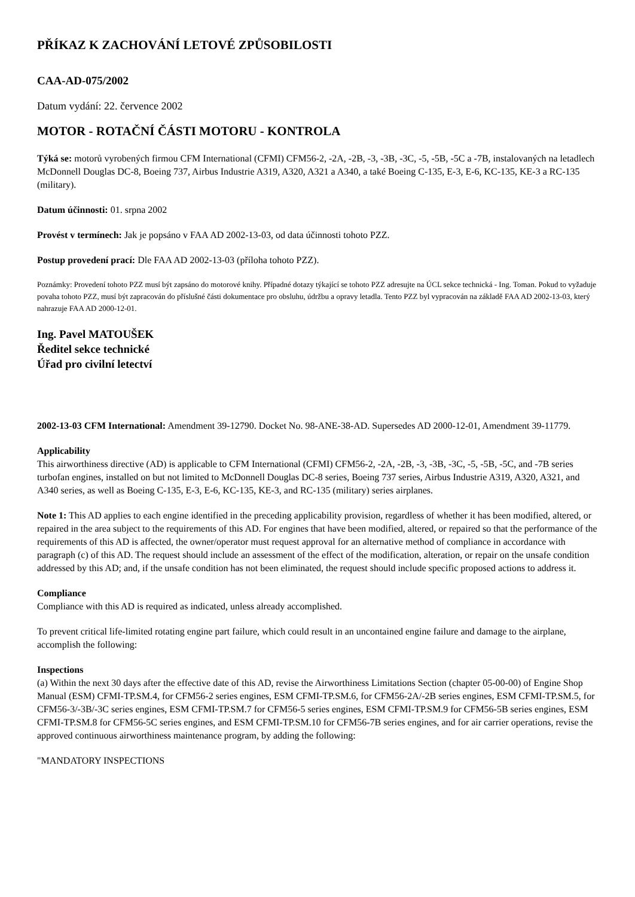PŘÍKAZ K ZACHOVÁNÍ LETOVÉ ZPŮSOBILOSTI
CAA-AD-075/2002
Datum vydání: 22. července 2002
MOTOR - ROTAČNÍ ČÁSTI MOTORU - KONTROLA
Týká se: motorů vyrobených firmou CFM International (CFMI) CFM56-2, -2A, -2B, -3, -3B, -3C, -5, -5B, -5C a -7B, instalovaných na letadlech McDonnell Douglas DC-8, Boeing 737, Airbus Industrie A319, A320, A321 a A340, a také Boeing C-135, E-3, E-6, KC-135, KE-3 a RC-135 (military).
Datum účinnosti: 01. srpna 2002
Provést v termínech: Jak je popsáno v FAA AD 2002-13-03, od data účinnosti tohoto PZZ.
Postup provedení prací: Dle FAA AD 2002-13-03 (příloha tohoto PZZ).
Poznámky: Provedení tohoto PZZ musí být zapsáno do motorové knihy. Případné dotazy týkající se tohoto PZZ adresujte na ÚCL sekce technická - Ing. Toman. Pokud to vyžaduje povaha tohoto PZZ, musí být zapracován do příslušné části dokumentace pro obsluhu, údržbu a opravy letadla. Tento PZZ byl vypracován na základě FAA AD 2002-13-03, který nahrazuje FAA AD 2000-12-01.
Ing. Pavel MATOUŠEK
Ředitel sekce technické
Úřad pro civilní letectví
2002-13-03 CFM International: Amendment 39-12790. Docket No. 98-ANE-38-AD. Supersedes AD 2000-12-01, Amendment 39-11779.
Applicability
This airworthiness directive (AD) is applicable to CFM International (CFMI) CFM56-2, -2A, -2B, -3, -3B, -3C, -5, -5B, -5C, and -7B series turbofan engines, installed on but not limited to McDonnell Douglas DC-8 series, Boeing 737 series, Airbus Industrie A319, A320, A321, and A340 series, as well as Boeing C-135, E-3, E-6, KC-135, KE-3, and RC-135 (military) series airplanes.
Note 1: This AD applies to each engine identified in the preceding applicability provision, regardless of whether it has been modified, altered, or repaired in the area subject to the requirements of this AD. For engines that have been modified, altered, or repaired so that the performance of the requirements of this AD is affected, the owner/operator must request approval for an alternative method of compliance in accordance with paragraph (c) of this AD. The request should include an assessment of the effect of the modification, alteration, or repair on the unsafe condition addressed by this AD; and, if the unsafe condition has not been eliminated, the request should include specific proposed actions to address it.
Compliance
Compliance with this AD is required as indicated, unless already accomplished.
To prevent critical life-limited rotating engine part failure, which could result in an uncontained engine failure and damage to the airplane, accomplish the following:
Inspections
(a) Within the next 30 days after the effective date of this AD, revise the Airworthiness Limitations Section (chapter 05-00-00) of Engine Shop Manual (ESM) CFMI-TP.SM.4, for CFM56-2 series engines, ESM CFMI-TP.SM.6, for CFM56-2A/-2B series engines, ESM CFMI-TP.SM.5, for CFM56-3/-3B/-3C series engines, ESM CFMI-TP.SM.7 for CFM56-5 series engines, ESM CFMI-TP.SM.9 for CFM56-5B series engines, ESM CFMI-TP.SM.8 for CFM56-5C series engines, and ESM CFMI-TP.SM.10 for CFM56-7B series engines, and for air carrier operations, revise the approved continuous airworthiness maintenance program, by adding the following:
"MANDATORY INSPECTIONS